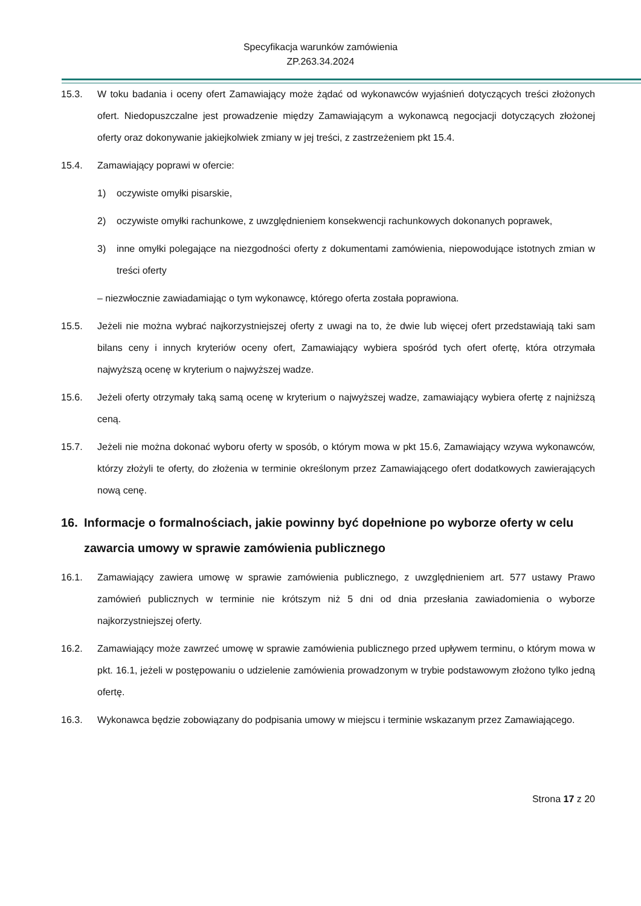Specyfikacja warunków zamówienia
ZP.263.34.2024
15.3. W toku badania i oceny ofert Zamawiający może żądać od wykonawców wyjaśnień dotyczących treści złożonych ofert. Niedopuszczalne jest prowadzenie między Zamawiającym a wykonawcą negocjacji dotyczących złożonej oferty oraz dokonywanie jakiejkolwiek zmiany w jej treści, z zastrzeżeniem pkt 15.4.
15.4. Zamawiający poprawi w ofercie:
1) oczywiste omyłki pisarskie,
2) oczywiste omyłki rachunkowe, z uwzględnieniem konsekwencji rachunkowych dokonanych poprawek,
3) inne omyłki polegające na niezgodności oferty z dokumentami zamówienia, niepowodujące istotnych zmian w treści oferty
– niezwłocznie zawiadamiając o tym wykonawcę, którego oferta została poprawiona.
15.5. Jeżeli nie można wybrać najkorzystniejszej oferty z uwagi na to, że dwie lub więcej ofert przedstawiają taki sam bilans ceny i innych kryteriów oceny ofert, Zamawiający wybiera spośród tych ofert ofertę, która otrzymała najwyższą ocenę w kryterium o najwyższej wadze.
15.6. Jeżeli oferty otrzymały taką samą ocenę w kryterium o najwyższej wadze, zamawiający wybiera ofertę z najniższą ceną.
15.7. Jeżeli nie można dokonać wyboru oferty w sposób, o którym mowa w pkt 15.6, Zamawiający wzywa wykonawców, którzy złożyli te oferty, do złożenia w terminie określonym przez Zamawiającego ofert dodatkowych zawierających nową cenę.
16. Informacje o formalnościach, jakie powinny być dopełnione po wyborze oferty w celu zawarcia umowy w sprawie zamówienia publicznego
16.1. Zamawiający zawiera umowę w sprawie zamówienia publicznego, z uwzględnieniem art. 577 ustawy Prawo zamówień publicznych w terminie nie krótszym niż 5 dni od dnia przesłania zawiadomienia o wyborze najkorzystniejszej oferty.
16.2. Zamawiający może zawrzeć umowę w sprawie zamówienia publicznego przed upływem terminu, o którym mowa w pkt. 16.1, jeżeli w postępowaniu o udzielenie zamówienia prowadzonym w trybie podstawowym złożono tylko jedną ofertę.
16.3. Wykonawca będzie zobowiązany do podpisania umowy w miejscu i terminie wskazanym przez Zamawiającego.
Strona 17 z 20